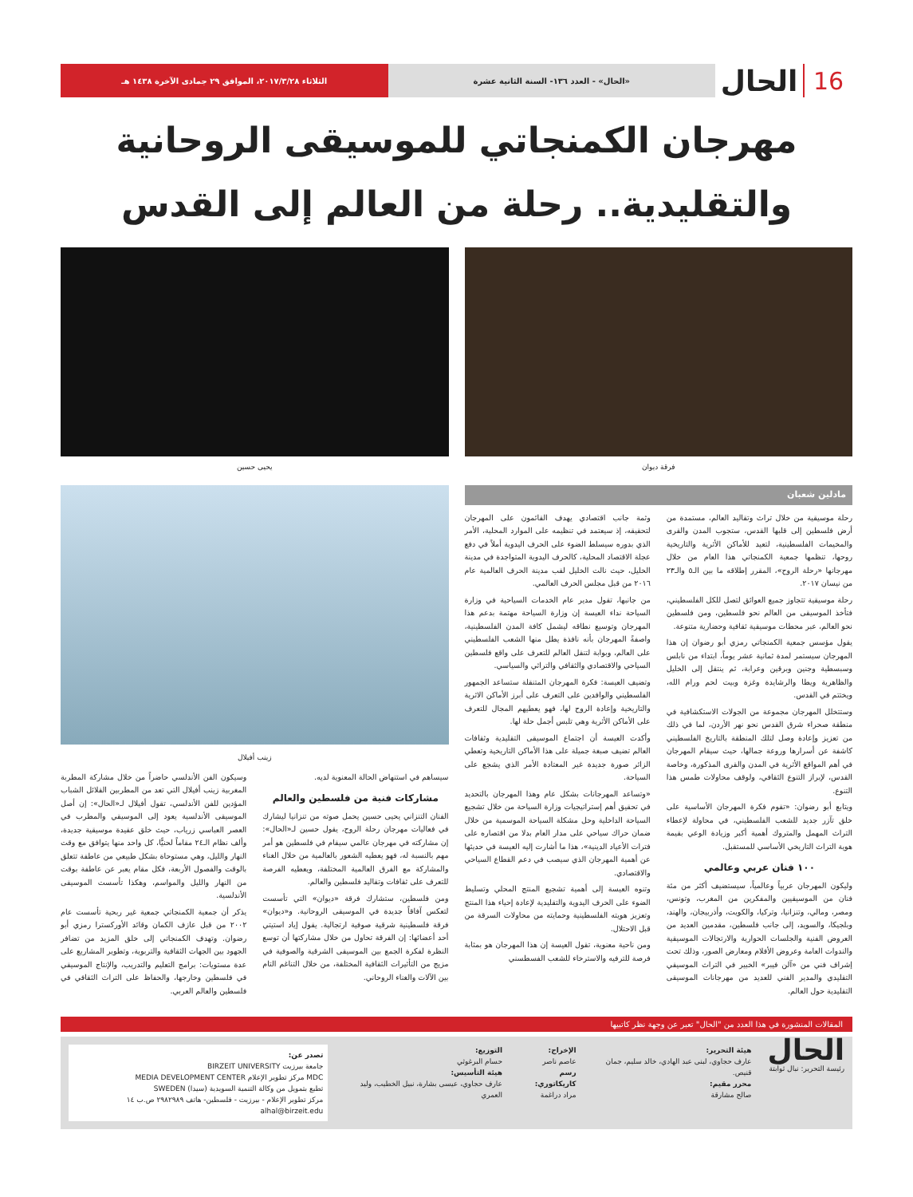16
الحال
«الحال» - العدد ١٣٦- السنة الثانية عشرة
الثلاثاء ٢٠١٧/٣/٢٨، الموافق ٢٩ جمادى الآخرة ١٤٣٨ هـ
مهرجان الكمنجاتي للموسيقى الروحانية والتقليدية.. رحلة من العالم إلى القدس
فرقة ديوان يحيى حسين
مادلين شعبان
رحلة موسيقية من خلال تراث وتقاليد العالم، مستمدة من أرض فلسطين إلى قلبها القدس، ستجوب المدن والقرى والمخيمات الفلسطينية، لتعيد للأماكن الأثرية والتاريخية روحها، تنظمها جمعية الكمنجاتي هذا العام من خلال مهرجانها «رحلة الروح»، المقرر إطلاقه ما بين الـ٥ والـ٢٣ من نيسان ٢٠١٧.
رحلة موسيقية تتجاوز جميع العوائق لتصل للكل الفلسطيني، فتأخذ الموسيقى من العالم نحو فلسطين، ومن فلسطين نحو العالم، عبر محطات موسيقية ثقافية وحضارية متنوعة.
يقول مؤسس جمعية الكمنجاتي رمزي أبو رضوان إن هذا المهرجان سيستمر لمدة ثمانية عشر يوماً، ابتداء من نابلس وسبسطية وجنين وبرقين وعرابة، ثم ينتقل إلى الخليل والظاهرية ويطا والرشايدة وغزة وبيت لحم ورام الله، ويختتم في القدس.
وستتخلل المهرجان مجموعة من الجولات الاستكشافية في منطقة صحراء شرق القدس نحو نهر الأردن، لما في ذلك من تعزيز وإعادة وصل لتلك المنطقة بالتاريخ الفلسطيني كاشفة عن أسرارها وروعة جمالها، حيث سيقام المهرجان في أهم المواقع الأثرية في المدن والقرى المذكورة، وخاصة القدس، لإبراز التنوع الثقافي، ولوقف محاولات طمس هذا التنوع.
ويتابع أبو رضوان: «تقوم فكرة المهرجان الأساسية على خلق تآزر جديد للشعب الفلسطيني، في محاولة لإعطاء التراث المهمل والمتروك أهمية أكبر وزيادة الوعي بقيمة هوية التراث التاريخي الأساسي للمستقبل.
١٠٠ فنان عربي وعالمي
وليكون المهرجان عربياً وعالمياً، سيستضيف أكثر من مئة فنان من الموسيقيين والمفكرين من المغرب، وتونس، ومصر، ومالي، وتنزانيا، وتركيا، والكويت، وأذربيجان، والهند، وبلجيكا، والسويد، إلى جانب فلسطين، مقدمين العديد من العروض الفنية والجلسات الحوارية والارتجالات الموسيقية والندوات العامة وعروض الأفلام ومعارض الصور، وذلك تحت إشراف فني من «آلن فيبر» الخبير في التراث الموسيقي التقليدي والمدير الفني للعديد من مهرجانات الموسيقى التقليدية حول العالم.
وثمة جانب اقتصادي يهدف القائمون على المهرجان لتحقيقه، إذ سيعتمد في تنظيمه على الموارد المحلية، الأمر الذي بدوره سيسلط الضوء على الحرف اليدوية أملاً في دفع عجلة الاقتصاد المحلية، كالحرف اليدوية المتواجدة في مدينة الخليل، حيث نالت الخليل لقب مدينة الحرف العالمية عام ٢٠١٦ من قبل مجلس الحرف العالمي.
من جانبها، تقول مدير عام الخدمات السياحية في وزارة السياحة نداء العيسة إن وزارة السياحة مهتمة بدعم هذا المهرجان وتوسيع نطاقه ليشمل كافة المدن الفلسطينية، واصفةً المهرجان بأنه نافذة يطل منها الشعب الفلسطيني على العالم، وبوابة لتنقل العالم للتعرف على واقع فلسطين السياحي والاقتصادي والثقافي والتراثي والسياسي.
وتضيف العيسة: فكرة المهرجان المتنقلة ستساعد الجمهور الفلسطيني والوافدين على التعرف على أبرز الأماكن الاثرية والتاريخية وإعادة الروح لها، فهو يعطيهم المجال للتعرف على الأماكن الأثرية وهي تلبس أجمل حلة لها.
وأكدت العيسة أن اجتماع الموسيقى التقليدية وثقافات العالم تضيف صبغة جميلة على هذا الأماكن التاريخية وتعطي الزائر صورة جديدة غير المعتادة الأمر الذي يشجع على السياحة.
«وتساعد المهرجانات بشكل عام وهذا المهرجان بالتحديد في تحقيق أهم إستراتيجيات وزارة السياحة من خلال تشجيع السياحة الداخلية وحل مشكلة السياحة الموسمية من خلال ضمان حراك سياحي على مدار العام بدلا من اقتصاره على فترات الأعياد الدينية»، هذا ما أشارت إليه العيسة في حديثها عن أهمية المهرجان الذي سيصب في دعم القطاع السياحي والاقتصادي.
وتنوه العيسة إلى أهمية تشجيع المنتج المحلي وتسليط الضوء على الحرف اليدوية والتقليدية لإعادة إحياء هذا المنتج وتعزيز هويته الفلسطينية وحمايته من محاولات السرقة من قبل الاحتلال.
ومن ناحية معنوية، تقول العيسة إن هذا المهرجان هو بمثابة فرصة للترفيه والاسترخاء للشعب الفسطسني
زينب أفيلال
سيساهم في استنهاض الحالة المعنوية لديه.
مشاركات فنية من فلسطين والعالم
الفنان التنزاني يحيى حسين يحمل صوته من تنزانيا ليشارك في فعاليات مهرجان رحلة الروح، يقول حسين لـ«الحال»: إن مشاركته في مهرجان عالمي سيقام في فلسطين هو أمر مهم بالنسبة له، فهو يعطيه الشعور بالعالمية من خلال الغناء والمشاركة مع الفرق العالمية المختلفة، ويعطيه الفرصة للتعرف على ثقافات وتقاليد فلسطين والعالم.
ومن فلسطين، ستشارك فرقة «ديوان» التي تأسست لتعكس آفاقاً جديدة في الموسيقى الروحانية. و«ديوان» فرقة فلسطينية شرقية صوفية ارتجالية. يقول إياد استيتي أحد أعضائها: إن الفرقة تحاول من خلال مشاركتها أن توسع النظرة لفكرة الجمع بين الموسيقى الشرقية والصوفية في مزيج من التأثيرات الثقافية المختلفة، من خلال التناغم التام بين الآلات والغناء الروحاني.
وسيكون الفن الأندلسي حاضراً من خلال مشاركة المطربة المغربية زينب أفيلال التي تعد من المطربين القلائل الشباب المؤدين للفن الأندلسي، تقول أفيلال لـ«الحال»: إن أصل الموسيقى الأندلسية يعود إلى الموسيقي والمطرب في العصر العباسي زرياب، حيث خلق عقيدة موسيقية جديدة، وألف نظام الـ٢٤ مقاماً لحنيًّا، كل واحد منها يتوافق مع وقت النهار والليل، وهي مستوحاة بشكل طبيعي من عاطفة تتعلق بالوقت والفصول الأربعة، فكل مقام يعبر عن عاطفة بوقت من النهار والليل والمواسم، وهكذا تأسست الموسيقى الأندلسية.
يذكر أن جمعية الكمنجاتي جمعية غير ربحية تأسست عام ٢٠٠٢ من قبل عازف الكمان وقائد الأوركسترا رمزي أبو رضوان. وتهدف الكمنجاتي إلى خلق المزيد من تضافر الجهود بين الجهات الثقافية والتربوية، وتطوير المشاريع على عدة مستويات: برامج التعليم والتدريب، والإنتاج الموسيقي في فلسطين وخارجها، والحفاظ على التراث الثقافي في فلسطين والعالم العربي.
المقالات المنشورة في هذا العدد من "الحال" تعبر عن وجهة نظر كاتبيها
الحال
رئيسة التحرير: نبال ثوابتة
هيئة التحرير:
عارف حجاوي، لبنى عبد الهادي، خالد سليم، جمان قنيص.
محرر مقيم:
صالح مشارقة
الإخراج:
عاصم ناصر
رسم كاريكاتوري:
مراد دراغمة
التوزيع:
حسام البرغوثي
هيئة التأسيس:
عارف حجاوي، عيسى بشارة، نبيل الخطيب، وليد العمري
تصدر عن:
جامعة بيرزيت BIRZEIT UNIVERSITY
MDC مركز تطوير الإعلام MEDIA DEVELOPMENT CENTER
تطبع بتمويل من وكالة التنمية السويدية (سيدا) SWEDEN
مركز تطوير الإعلام - بيرزيت - فلسطين- هاتف ٢٩٨٢٩٨٩ ص.ب ١٤ alhal@birzeit.edu